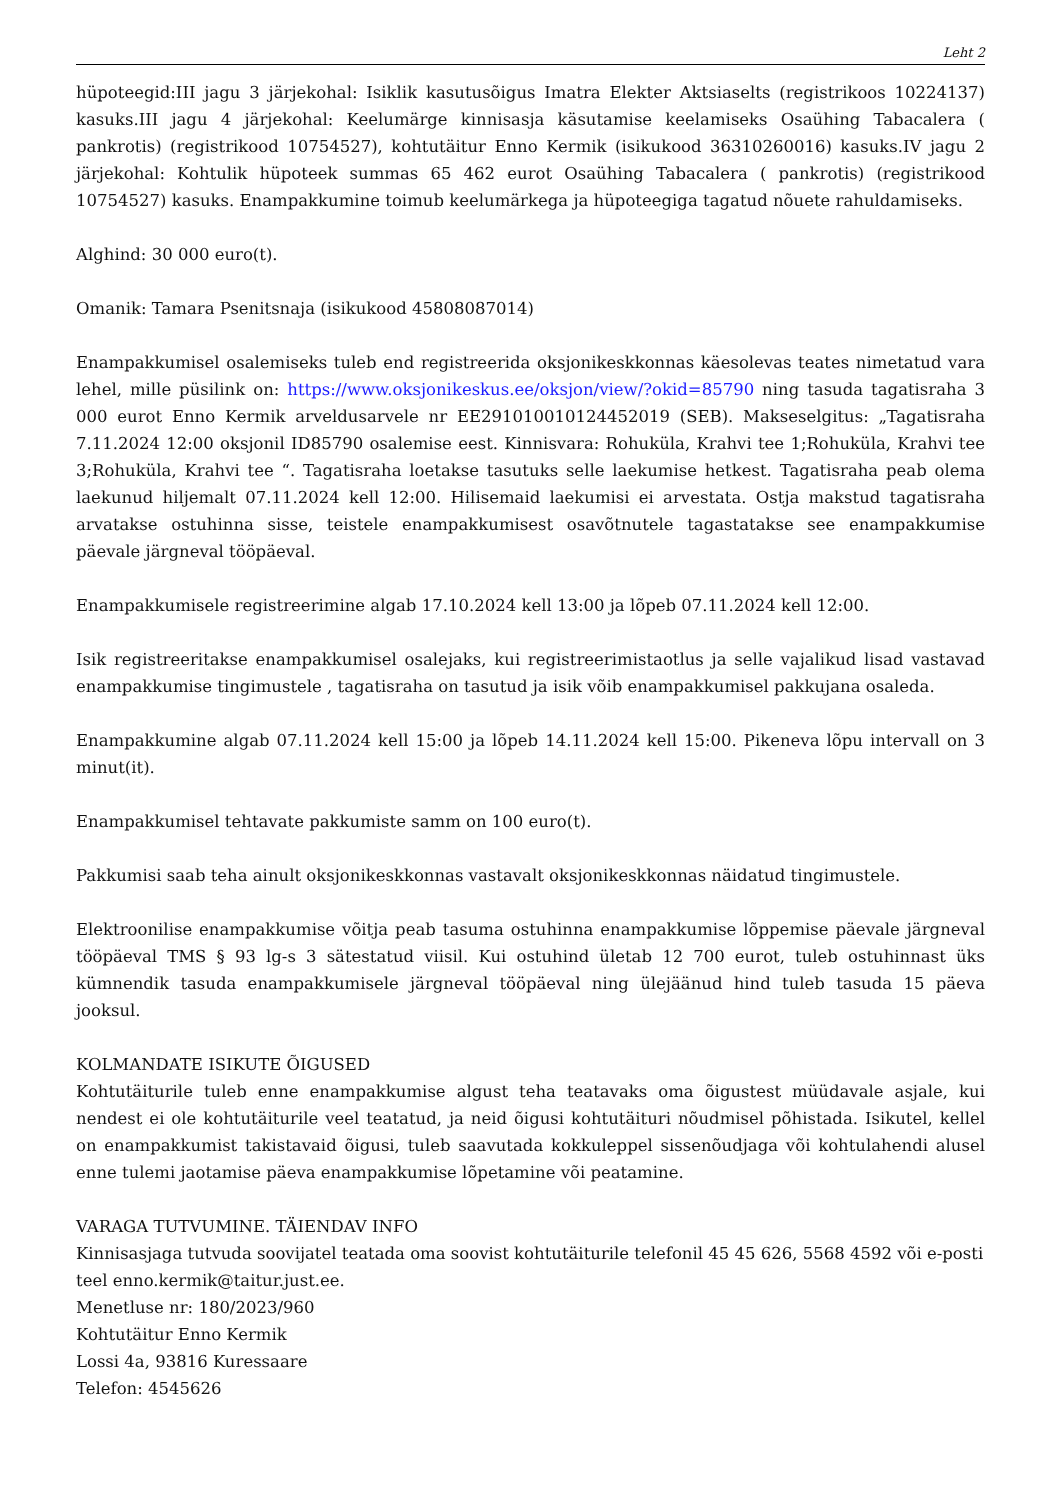Leht 2
hüpoteegid:III jagu 3 järjekohal: Isiklik kasutusõigus Imatra Elekter Aktsiaselts (registrikoos 10224137) kasuks.III jagu 4 järjekohal: Keelumärge kinnisasja käsutamise keelamiseks Osaühing Tabacalera ( pankrotis) (registrikood 10754527), kohtutäitur Enno Kermik (isikukood 36310260016) kasuks.IV jagu 2 järjekohal: Kohtulik hüpoteek summas 65 462 eurot Osaühing Tabacalera ( pankrotis) (registrikood 10754527) kasuks. Enampakkumine toimub keelumärkega ja hüpoteegiga tagatud nõuete rahuldamiseks.
Alghind: 30 000 euro(t).
Omanik: Tamara Psenitsnaja (isikukood 45808087014)
Enampakkumisel osalemiseks tuleb end registreerida oksjonikeskkonnas käesolevas teates nimetatud vara lehel, mille püsilink on: https://www.oksjonikeskus.ee/oksjon/view/?okid=85790 ning tasuda tagatisraha 3 000 eurot Enno Kermik arveldusarvele nr EE291010010124452019 (SEB). Makseselgitus: „Tagatisraha 7.11.2024 12:00 oksjonil ID85790 osalemise eest. Kinnisvara: Rohuküla, Krahvi tee 1;Rohuküla, Krahvi tee 3;Rohuküla, Krahvi tee “. Tagatisraha loetakse tasutuks selle laekumise hetkest. Tagatisraha peab olema laekunud hiljemalt 07.11.2024 kell 12:00. Hilisemaid laekumisi ei arvestata. Ostja makstud tagatisraha arvatakse ostuhinna sisse, teistele enampakkumisest osavõtnutele tagastatakse see enampakkumise päevale järgneval tööpäeval.
Enampakkumisele registreerimine algab 17.10.2024 kell 13:00 ja lõpeb 07.11.2024 kell 12:00.
Isik registreeritakse enampakkumisel osalejaks, kui registreerimistaotlus ja selle vajalikud lisad vastavad enampakkumise tingimustele , tagatisraha on tasutud ja isik võib enampakkumisel pakkujana osaleda.
Enampakkumine algab 07.11.2024 kell 15:00 ja lõpeb 14.11.2024 kell 15:00. Pikeneva lõpu intervall on 3 minut(it).
Enampakkumisel tehtavate pakkumiste samm on 100 euro(t).
Pakkumisi saab teha ainult oksjonikeskkonnas vastavalt oksjonikeskkonnas näidatud tingimustele.
Elektroonilise enampakkumise võitja peab tasuma ostuhinna enampakkumise lõppemise päevale järgneval tööpäeval TMS § 93 lg-s 3 sätestatud viisil. Kui ostuhind ületab 12 700 eurot, tuleb ostuhinnast üks kümnendik tasuda enampakkumisele järgneval tööpäeval ning ülejäänud hind tuleb tasuda 15 päeva jooksul.
KOLMANDATE ISIKUTE ÕIGUSED
Kohtutäiturile tuleb enne enampakkumise algust teha teatavaks oma õigustest müüdavale asjale, kui nendest ei ole kohtutäiturile veel teatatud, ja neid õigusi kohtutäituri nõudmisel põhistada. Isikutel, kellel on enampakkumist takistavaid õigusi, tuleb saavutada kokkuleppel sissenõudjaga või kohtulahendi alusel enne tulemi jaotamise päeva enampakkumise lõpetamine või peatamine.
VARAGA TUTVUMINE. TÄIENDAV INFO
Kinnisasjaga tutvuda soovijatel teatada oma soovist kohtutäiturile telefonil 45 45 626, 5568 4592 või e-posti teel enno.kermik@taitur.just.ee.
Menetluse nr: 180/2023/960
Kohtutäitur Enno Kermik
Lossi 4a, 93816 Kuressaare
Telefon: 4545626